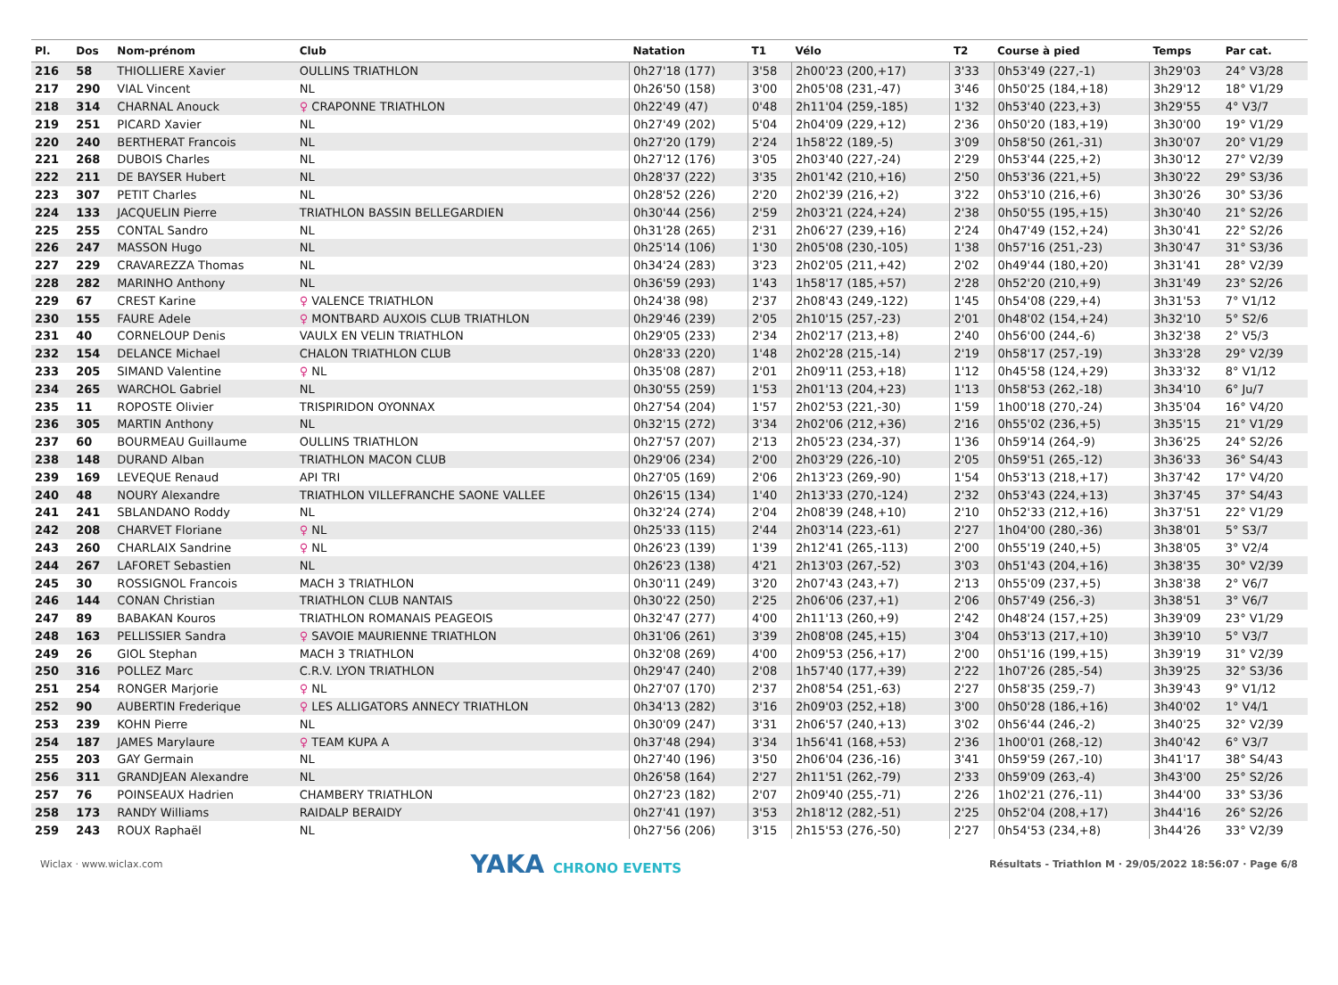| Pl. | Dos | Nom-prénom | Club | Natation | T1 | Vélo | T2 | Course à pied | Temps | Par cat. |
| --- | --- | --- | --- | --- | --- | --- | --- | --- | --- | --- |
| 216 | 58 | THIOLLIERE Xavier | OULLINS TRIATHLON | 0h27'18 (177) | 3'58 | 2h00'23 (200,+17) | 3'33 | 0h53'49 (227,-1) | 3h29'03 | 24° V3/28 |
| 217 | 290 | VIAL Vincent | NL | 0h26'50 (158) | 3'00 | 2h05'08 (231,-47) | 3'46 | 0h50'25 (184,+18) | 3h29'12 | 18° V1/29 |
| 218 | 314 | CHARNAL Anouck | ♀ CRAPONNE TRIATHLON | 0h22'49 (47) | 0'48 | 2h11'04 (259,-185) | 1'32 | 0h53'40 (223,+3) | 3h29'55 | 4° V3/7 |
| 219 | 251 | PICARD Xavier | NL | 0h27'49 (202) | 5'04 | 2h04'09 (229,+12) | 2'36 | 0h50'20 (183,+19) | 3h30'00 | 19° V1/29 |
| 220 | 240 | BERTHERAT Francois | NL | 0h27'20 (179) | 2'24 | 1h58'22 (189,-5) | 3'09 | 0h58'50 (261,-31) | 3h30'07 | 20° V1/29 |
| 221 | 268 | DUBOIS Charles | NL | 0h27'12 (176) | 3'05 | 2h03'40 (227,-24) | 2'29 | 0h53'44 (225,+2) | 3h30'12 | 27° V2/39 |
| 222 | 211 | DE BAYSER Hubert | NL | 0h28'37 (222) | 3'35 | 2h01'42 (210,+16) | 2'50 | 0h53'36 (221,+5) | 3h30'22 | 29° S3/36 |
| 223 | 307 | PETIT Charles | NL | 0h28'52 (226) | 2'20 | 2h02'39 (216,+2) | 3'22 | 0h53'10 (216,+6) | 3h30'26 | 30° S3/36 |
| 224 | 133 | JACQUELIN Pierre | TRIATHLON BASSIN BELLEGARDIEN | 0h30'44 (256) | 2'59 | 2h03'21 (224,+24) | 2'38 | 0h50'55 (195,+15) | 3h30'40 | 21° S2/26 |
| 225 | 255 | CONTAL Sandro | NL | 0h31'28 (265) | 2'31 | 2h06'27 (239,+16) | 2'24 | 0h47'49 (152,+24) | 3h30'41 | 22° S2/26 |
| 226 | 247 | MASSON Hugo | NL | 0h25'14 (106) | 1'30 | 2h05'08 (230,-105) | 1'38 | 0h57'16 (251,-23) | 3h30'47 | 31° S3/36 |
| 227 | 229 | CRAVAREZZA Thomas | NL | 0h34'24 (283) | 3'23 | 2h02'05 (211,+42) | 2'02 | 0h49'44 (180,+20) | 3h31'41 | 28° V2/39 |
| 228 | 282 | MARINHO Anthony | NL | 0h36'59 (293) | 1'43 | 1h58'17 (185,+57) | 2'28 | 0h52'20 (210,+9) | 3h31'49 | 23° S2/26 |
| 229 | 67 | CREST Karine | ♀ VALENCE TRIATHLON | 0h24'38 (98) | 2'37 | 2h08'43 (249,-122) | 1'45 | 0h54'08 (229,+4) | 3h31'53 | 7° V1/12 |
| 230 | 155 | FAURE Adele | ♀ MONTBARD AUXOIS CLUB TRIATHLON | 0h29'46 (239) | 2'05 | 2h10'15 (257,-23) | 2'01 | 0h48'02 (154,+24) | 3h32'10 | 5° S2/6 |
| 231 | 40 | CORNELOUP Denis | VAULX EN VELIN TRIATHLON | 0h29'05 (233) | 2'34 | 2h02'17 (213,+8) | 2'40 | 0h56'00 (244,-6) | 3h32'38 | 2° V5/3 |
| 232 | 154 | DELANCE Michael | CHALON TRIATHLON CLUB | 0h28'33 (220) | 1'48 | 2h02'28 (215,-14) | 2'19 | 0h58'17 (257,-19) | 3h33'28 | 29° V2/39 |
| 233 | 205 | SIMAND Valentine | ♀ NL | 0h35'08 (287) | 2'01 | 2h09'11 (253,+18) | 1'12 | 0h45'58 (124,+29) | 3h33'32 | 8° V1/12 |
| 234 | 265 | WARCHOL Gabriel | NL | 0h30'55 (259) | 1'53 | 2h01'13 (204,+23) | 1'13 | 0h58'53 (262,-18) | 3h34'10 | 6° Ju/7 |
| 235 | 11 | ROPOSTE Olivier | TRISPIRIDON OYONNAX | 0h27'54 (204) | 1'57 | 2h02'53 (221,-30) | 1'59 | 1h00'18 (270,-24) | 3h35'04 | 16° V4/20 |
| 236 | 305 | MARTIN Anthony | NL | 0h32'15 (272) | 3'34 | 2h02'06 (212,+36) | 2'16 | 0h55'02 (236,+5) | 3h35'15 | 21° V1/29 |
| 237 | 60 | BOURMEAU Guillaume | OULLINS TRIATHLON | 0h27'57 (207) | 2'13 | 2h05'23 (234,-37) | 1'36 | 0h59'14 (264,-9) | 3h36'25 | 24° S2/26 |
| 238 | 148 | DURAND Alban | TRIATHLON MACON CLUB | 0h29'06 (234) | 2'00 | 2h03'29 (226,-10) | 2'05 | 0h59'51 (265,-12) | 3h36'33 | 36° S4/43 |
| 239 | 169 | LEVEQUE Renaud | API TRI | 0h27'05 (169) | 2'06 | 2h13'23 (269,-90) | 1'54 | 0h53'13 (218,+17) | 3h37'42 | 17° V4/20 |
| 240 | 48 | NOURY Alexandre | TRIATHLON VILLEFRANCHE SAONE VALLEE | 0h26'15 (134) | 1'40 | 2h13'33 (270,-124) | 2'32 | 0h53'43 (224,+13) | 3h37'45 | 37° S4/43 |
| 241 | 241 | SBLANDANO Roddy | NL | 0h32'24 (274) | 2'04 | 2h08'39 (248,+10) | 2'10 | 0h52'33 (212,+16) | 3h37'51 | 22° V1/29 |
| 242 | 208 | CHARVET Floriane | ♀ NL | 0h25'33 (115) | 2'44 | 2h03'14 (223,-61) | 2'27 | 1h04'00 (280,-36) | 3h38'01 | 5° S3/7 |
| 243 | 260 | CHARLAIX Sandrine | ♀ NL | 0h26'23 (139) | 1'39 | 2h12'41 (265,-113) | 2'00 | 0h55'19 (240,+5) | 3h38'05 | 3° V2/4 |
| 244 | 267 | LAFORET Sebastien | NL | 0h26'23 (138) | 4'21 | 2h13'03 (267,-52) | 3'03 | 0h51'43 (204,+16) | 3h38'35 | 30° V2/39 |
| 245 | 30 | ROSSIGNOL Francois | MACH 3 TRIATHLON | 0h30'11 (249) | 3'20 | 2h07'43 (243,+7) | 2'13 | 0h55'09 (237,+5) | 3h38'38 | 2° V6/7 |
| 246 | 144 | CONAN Christian | TRIATHLON CLUB NANTAIS | 0h30'22 (250) | 2'25 | 2h06'06 (237,+1) | 2'06 | 0h57'49 (256,-3) | 3h38'51 | 3° V6/7 |
| 247 | 89 | BABAKAN Kouros | TRIATHLON ROMANAIS PEAGEOIS | 0h32'47 (277) | 4'00 | 2h11'13 (260,+9) | 2'42 | 0h48'24 (157,+25) | 3h39'09 | 23° V1/29 |
| 248 | 163 | PELLISSIER Sandra | ♀ SAVOIE MAURIENNE TRIATHLON | 0h31'06 (261) | 3'39 | 2h08'08 (245,+15) | 3'04 | 0h53'13 (217,+10) | 3h39'10 | 5° V3/7 |
| 249 | 26 | GIOL Stephan | MACH 3 TRIATHLON | 0h32'08 (269) | 4'00 | 2h09'53 (256,+17) | 2'00 | 0h51'16 (199,+15) | 3h39'19 | 31° V2/39 |
| 250 | 316 | POLLEZ Marc | C.R.V. LYON TRIATHLON | 0h29'47 (240) | 2'08 | 1h57'40 (177,+39) | 2'22 | 1h07'26 (285,-54) | 3h39'25 | 32° S3/36 |
| 251 | 254 | RONGER Marjorie | ♀ NL | 0h27'07 (170) | 2'37 | 2h08'54 (251,-63) | 2'27 | 0h58'35 (259,-7) | 3h39'43 | 9° V1/12 |
| 252 | 90 | AUBERTIN Frederique | ♀ LES ALLIGATORS ANNECY TRIATHLON | 0h34'13 (282) | 3'16 | 2h09'03 (252,+18) | 3'00 | 0h50'28 (186,+16) | 3h40'02 | 1° V4/1 |
| 253 | 239 | KOHN Pierre | NL | 0h30'09 (247) | 3'31 | 2h06'57 (240,+13) | 3'02 | 0h56'44 (246,-2) | 3h40'25 | 32° V2/39 |
| 254 | 187 | JAMES Marylaure | ♀ TEAM KUPA A | 0h37'48 (294) | 3'34 | 1h56'41 (168,+53) | 2'36 | 1h00'01 (268,-12) | 3h40'42 | 6° V3/7 |
| 255 | 203 | GAY Germain | NL | 0h27'40 (196) | 3'50 | 2h06'04 (236,-16) | 3'41 | 0h59'59 (267,-10) | 3h41'17 | 38° S4/43 |
| 256 | 311 | GRANDJEAN Alexandre | NL | 0h26'58 (164) | 2'27 | 2h11'51 (262,-79) | 2'33 | 0h59'09 (263,-4) | 3h43'00 | 25° S2/26 |
| 257 | 76 | POINSEAUX Hadrien | CHAMBERY TRIATHLON | 0h27'23 (182) | 2'07 | 2h09'40 (255,-71) | 2'26 | 1h02'21 (276,-11) | 3h44'00 | 33° S3/36 |
| 258 | 173 | RANDY Williams | RAIDALP BERAIDY | 0h27'41 (197) | 3'53 | 2h18'12 (282,-51) | 2'25 | 0h52'04 (208,+17) | 3h44'16 | 26° S2/26 |
| 259 | 243 | ROUX Raphaël | NL | 0h27'56 (206) | 3'15 | 2h15'53 (276,-50) | 2'27 | 0h54'53 (234,+8) | 3h44'26 | 33° V2/39 |
Wiclax · www.wiclax.com
YAKA CHRONO EVENTS
Résultats - Triathlon M · 29/05/2022 18:56:07 · Page 6/8